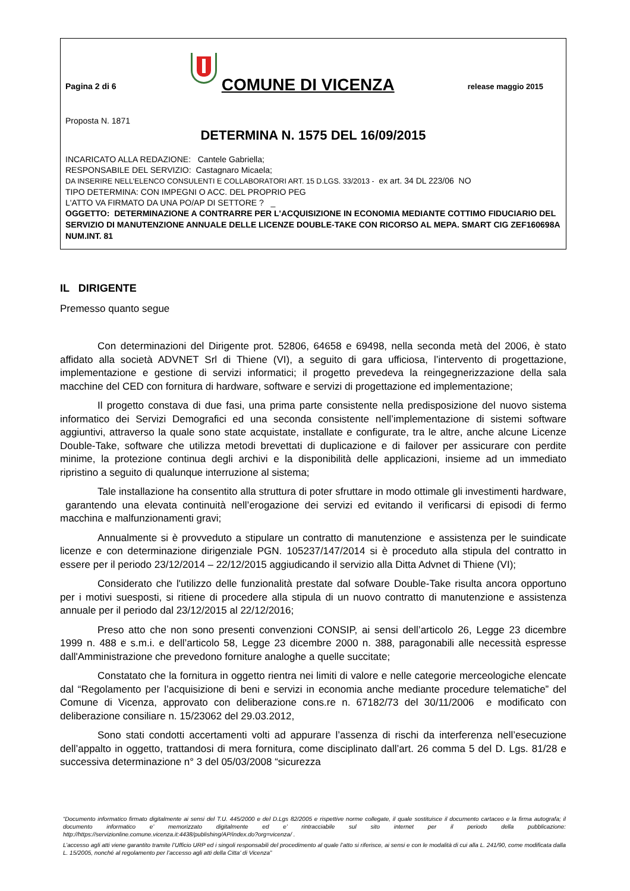Pagina 2 di 6
COMUNE DI VICENZA
release maggio 2015
Proposta N. 1871
DETERMINA N. 1575 DEL 16/09/2015
INCARICATO ALLA REDAZIONE: Cantele Gabriella;
RESPONSABILE DEL SERVIZIO: Castagnaro Micaela;
DA INSERIRE NELL’ELENCO CONSULENTI E COLLABORATORI ART. 15 D.LGS. 33/2013 - ex art. 34 DL 223/06 NO
TIPO DETERMINA: CON IMPEGNI O ACC. DEL PROPRIO PEG
L'ATTO VA FIRMATO DA UNA PO/AP DI SETTORE ? _
OGGETTO: DETERMINAZIONE A CONTRARRE PER L'ACQUISIZIONE IN ECONOMIA MEDIANTE COTTIMO FIDUCIARIO DEL SERVIZIO DI MANUTENZIONE ANNUALE DELLE LICENZE DOUBLE-TAKE CON RICORSO AL MEPA. SMART CIG ZEF160698A NUM.INT. 81
IL DIRIGENTE
Premesso quanto segue
Con determinazioni del Dirigente prot. 52806, 64658 e 69498, nella seconda metà del 2006, è stato affidato alla società ADVNET Srl di Thiene (VI), a seguito di gara ufficiosa, l’intervento di progettazione, implementazione e gestione di servizi informatici; il progetto prevedeva la reingegnerizzazione della sala macchine del CED con fornitura di hardware, software e servizi di progettazione ed implementazione;
Il progetto constava di due fasi, una prima parte consistente nella predisposizione del nuovo sistema informatico dei Servizi Demografici ed una seconda consistente nell’implementazione di sistemi software aggiuntivi, attraverso la quale sono state acquistate, installate e configurate, tra le altre, anche alcune Licenze Double-Take, software che utilizza metodi brevettati di duplicazione e di failover per assicurare con perdite minime, la protezione continua degli archivi e la disponibilità delle applicazioni, insieme ad un immediato ripristino a seguito di qualunque interruzione al sistema;
Tale installazione ha consentito alla struttura di poter sfruttare in modo ottimale gli investimenti hardware, garantendo una elevata continuità nell’erogazione dei servizi ed evitando il verificarsi di episodi di fermo macchina e malfunzionamenti gravi;
Annualmente si è provveduto a stipulare un contratto di manutenzione e assistenza per le suindicate licenze e con determinazione dirigenziale PGN. 105237/147/2014 si è proceduto alla stipula del contratto in essere per il periodo 23/12/2014 – 22/12/2015 aggiudicando il servizio alla Ditta Advnet di Thiene (VI);
Considerato che l'utilizzo delle funzionalità prestate dal sofware Double-Take risulta ancora opportuno per i motivi suesposti, si ritiene di procedere alla stipula di un nuovo contratto di manutenzione e assistenza annuale per il periodo dal 23/12/2015 al 22/12/2016;
Preso atto che non sono presenti convenzioni CONSIP, ai sensi dell’articolo 26, Legge 23 dicembre 1999 n. 488 e s.m.i. e dell’articolo 58, Legge 23 dicembre 2000 n. 388, paragonabili alle necessità espresse dall'Amministrazione che prevedono forniture analoghe a quelle succitate;
Constatato che la fornitura in oggetto rientra nei limiti di valore e nelle categorie merceologiche elencate dal “Regolamento per l’acquisizione di beni e servizi in economia anche mediante procedure telematiche” del Comune di Vicenza, approvato con deliberazione cons.re n. 67182/73 del 30/11/2006 e modificato con deliberazione consiliare n. 15/23062 del 29.03.2012,
Sono stati condotti accertamenti volti ad appurare l’assenza di rischi da interferenza nell’esecuzione dell’appalto in oggetto, trattandosi di mera fornitura, come disciplinato dall’art. 26 comma 5 del D. Lgs. 81/28 e successiva determinazione n° 3 del 05/03/2008 “sicurezza
“Documento informatico firmato digitalmente ai sensi del T.U. 445/2000 e del D.Lgs 82/2005 e rispettive norme collegate, il quale sostituisce il documento cartaceo e la firma autografa; il documento informatico e’ memorizzato digitalmente ed e’ rintracciabile sul sito internet per il periodo della pubblicazione: http://https://servizionline.comune.vicenza.it:4438/publishing/AP/index.do?org=vicenza/ .
L’accesso agli atti viene garantito tramite l’Ufficio URP ed i singoli responsabili del procedimento al quale l’atto si riferisce, ai sensi e con le modalità di cui alla L. 241/90, come modificata dalla L. 15/2005, nonché al regolamento per l’accesso agli atti della Citta' di Vicenza”